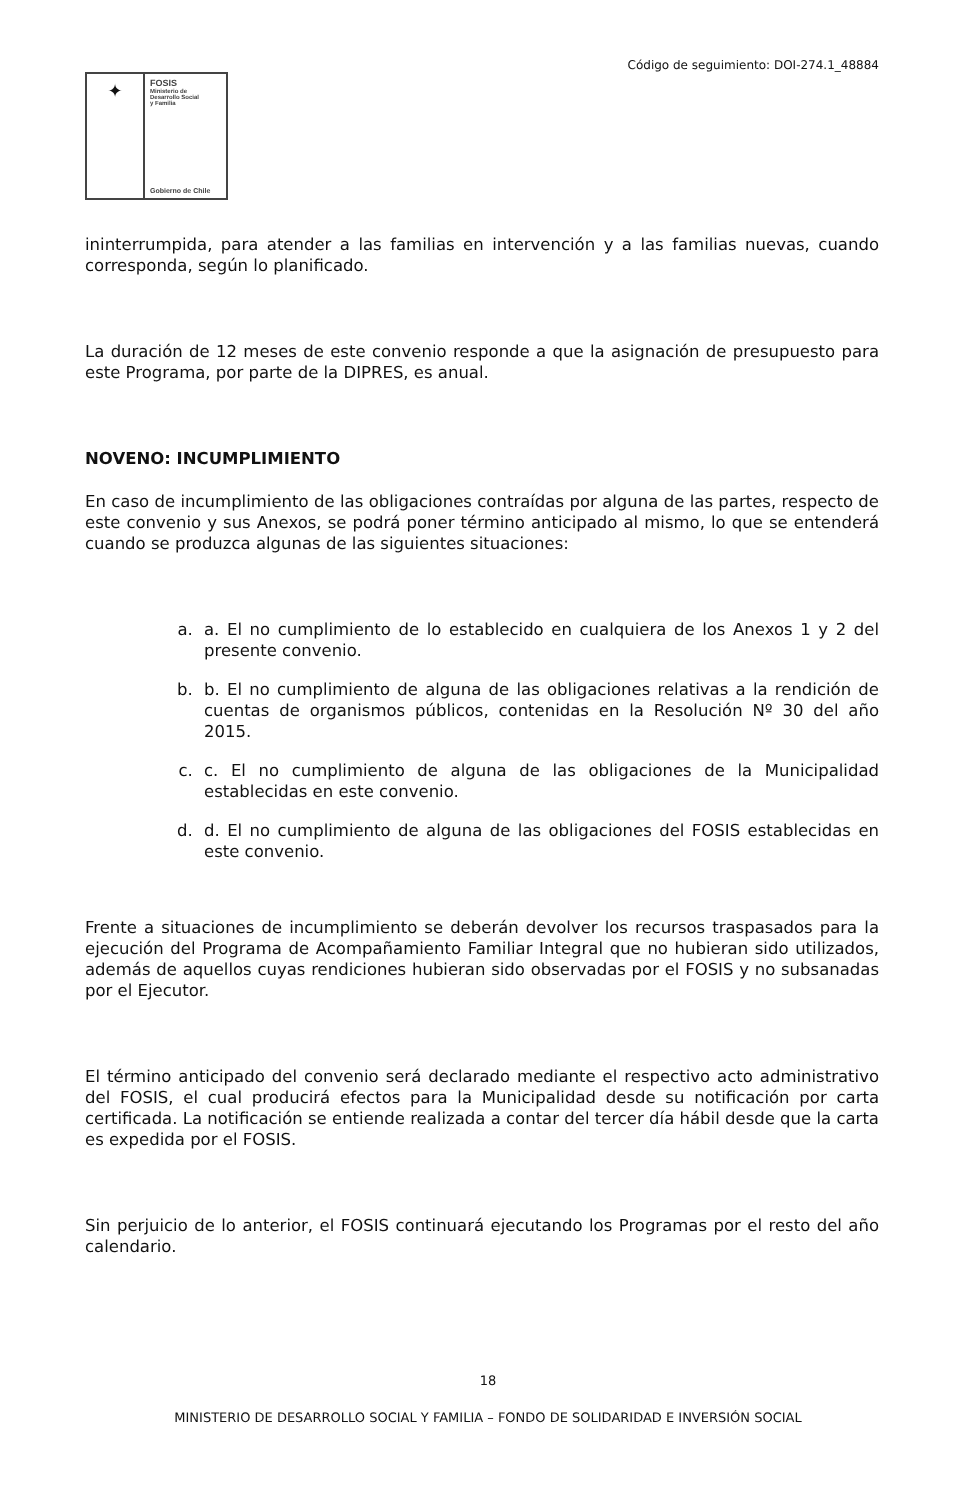Código de seguimiento: DOI-274.1_48884
✦
FOSIS
Ministerio de
Desarrollo Social
y Familia
Gobierno de Chile
ininterrumpida, para atender a las familias en intervención y a las familias nuevas, cuando corresponda, según lo planificado.
La duración de 12 meses de este convenio responde a que la asignación de presupuesto para este Programa, por parte de la DIPRES, es anual.
NOVENO: INCUMPLIMIENTO
En caso de incumplimiento de las obligaciones contraídas por alguna de las partes, respecto de este convenio y sus Anexos, se podrá poner término anticipado al mismo, lo que se entenderá cuando se produzca algunas de las siguientes situaciones:
a. a. El no cumplimiento de lo establecido en cualquiera de los Anexos 1 y 2 del presente convenio.
b. b. El no cumplimiento de alguna de las obligaciones relativas a la rendición de cuentas de organismos públicos, contenidas en la Resolución Nº 30 del año 2015.
c. c. El no cumplimiento de alguna de las obligaciones de la Municipalidad establecidas en este convenio.
d. d. El no cumplimiento de alguna de las obligaciones del FOSIS establecidas en este convenio.
Frente a situaciones de incumplimiento se deberán devolver los recursos traspasados para la ejecución del Programa de Acompañamiento Familiar Integral que no hubieran sido utilizados, además de aquellos cuyas rendiciones hubieran sido observadas por el FOSIS y no subsanadas por el Ejecutor.
El término anticipado del convenio será declarado mediante el respectivo acto administrativo del FOSIS, el cual producirá efectos para la Municipalidad desde su notificación por carta certificada. La notificación se entiende realizada a contar del tercer día hábil desde que la carta es expedida por el FOSIS.
Sin perjuicio de lo anterior, el FOSIS continuará ejecutando los Programas por el resto del año calendario.
18
MINISTERIO DE DESARROLLO SOCIAL Y FAMILIA – FONDO DE SOLIDARIDAD E INVERSIÓN SOCIAL